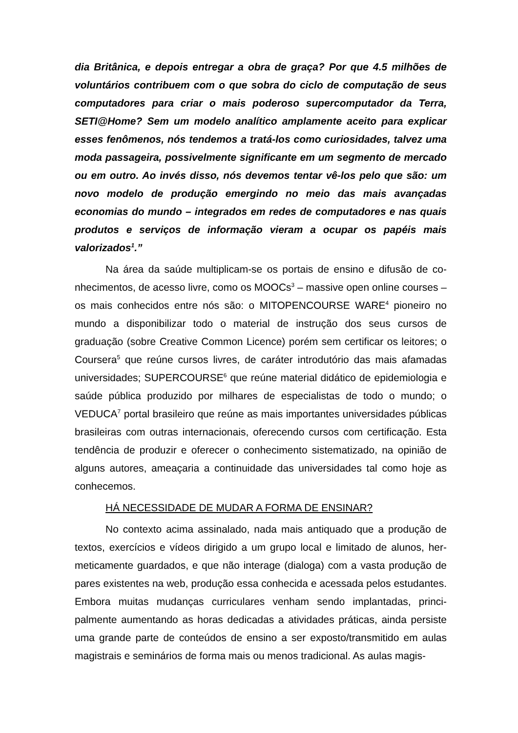dia Britânica, e depois entregar a obra de graça? Por que 4.5 milhões de voluntários contribuem com o que sobra do ciclo de computação de seus computadores para criar o mais poderoso supercomputador da Terra, SETI@Home? Sem um modelo analítico amplamente aceito para explicar esses fenômenos, nós tendemos a tratá-los como curiosidades, talvez uma moda passageira, possivelmente significante em um segmento de mercado ou em outro. Ao invés disso, nós devemos tentar vê-los pelo que são: um novo modelo de produção emergindo no meio das mais avança­das economias do mundo – integrados em redes de computadores e nas quais produtos e serviços de informação vieram a ocupar os papéis mais valorizados<sup>1</sup>.”
Na área da saúde multiplicam-se os portais de ensino e difusão de co­nhecimentos, de acesso livre, como os MOOCs<sup>3</sup> – massive open online cour­ses – os mais conhecidos entre nós são: o MITOPENCOURSE WARE<sup>4</sup> pionei­ro no mundo a disponibilizar todo o material de instrução dos seus cursos de graduação (sobre Creative Common Licence) porém sem certificar os leitores; o Coursera<sup>5</sup> que reúne cursos livres, de caráter introdutório das mais afamadas universidades; SUPERCOURSE<sup>6</sup> que reúne material didático de epidemiologia e saúde pública produzido por milhares de especialistas de todo o mundo; o VEDUCA<sup>7</sup> portal brasileiro que reúne as mais importantes universidades públi­cas brasileiras com outras internacionais, oferecendo cursos com certificação. Esta tendência de produzir e oferecer o conhecimento sistematizado, na opini­ão de alguns autores, ameaçaria a continuidade das universidades tal como hoje as conhecemos.
HÁ NECESSIDADE DE MUDAR A FORMA DE ENSINAR?
No contexto acima assinalado, nada mais antiquado que a produção de textos, exercícios e vídeos dirigido a um grupo local e limitado de alunos, her­meticamente guardados, e que não interage (dialoga) com a vasta produção de pares existentes na web, produção essa conhecida e acessada pelos estudan­tes. Embora muitas mudanças curriculares venham sendo implantadas, princi­palmente aumentando as horas dedicadas a atividades práticas, ainda persiste uma grande parte de conteúdos de ensino a ser exposto/transmitido em aulas magistrais e seminários de forma mais ou menos tradicional. As aulas magis-